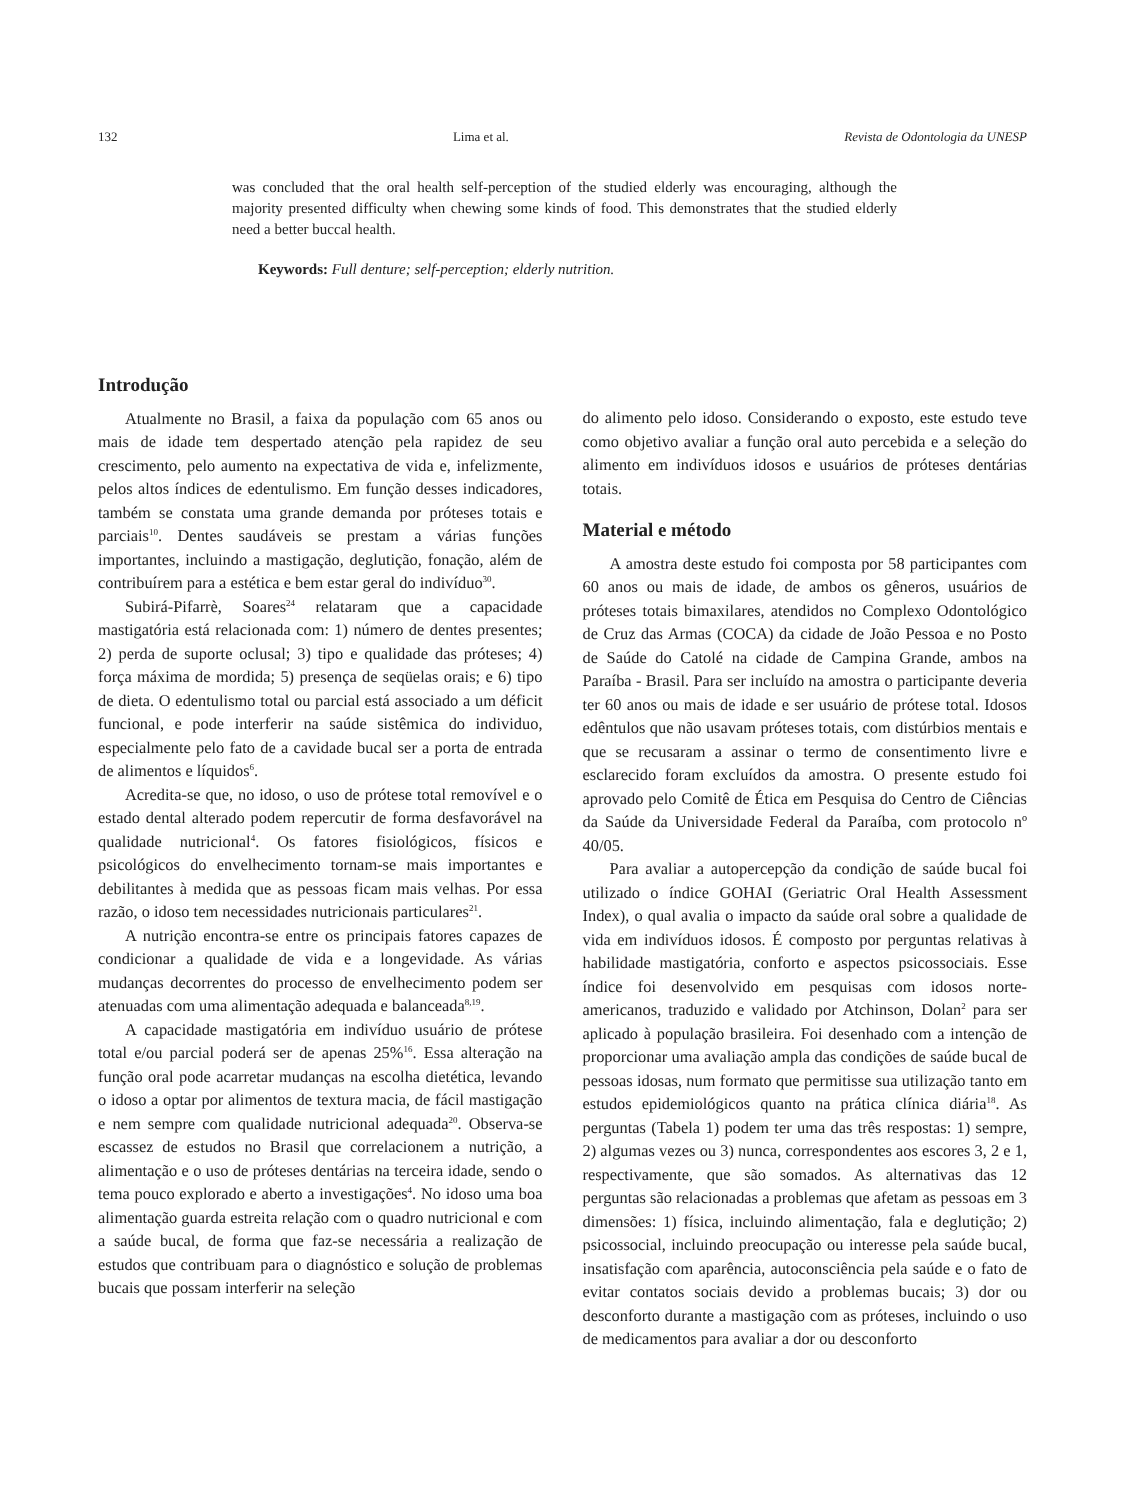132 Lima et al. Revista de Odontologia da UNESP
was concluded that the oral health self-perception of the studied elderly was encouraging, although the majority presented difficulty when chewing some kinds of food. This demonstrates that the studied elderly need a better buccal health.
Keywords: Full denture; self-perception; elderly nutrition.
Introdução
Atualmente no Brasil, a faixa da população com 65 anos ou mais de idade tem despertado atenção pela rapidez de seu crescimento, pelo aumento na expectativa de vida e, infelizmente, pelos altos índices de edentulismo. Em função desses indicadores, também se constata uma grande demanda por próteses totais e parciais<sup>10</sup>. Dentes saudáveis se prestam a várias funções importantes, incluindo a mastigação, deglutição, fonação, além de contribuírem para a estética e bem estar geral do indivíduo<sup>30</sup>.
Subirá-Pifarrè, Soares<sup>24</sup> relataram que a capacidade mastigatória está relacionada com: 1) número de dentes presentes; 2) perda de suporte oclusal; 3) tipo e qualidade das próteses; 4) força máxima de mordida; 5) presença de seqüelas orais; e 6) tipo de dieta. O edentulismo total ou parcial está associado a um déficit funcional, e pode interferir na saúde sistêmica do individuo, especialmente pelo fato de a cavidade bucal ser a porta de entrada de alimentos e líquidos<sup>6</sup>.
Acredita-se que, no idoso, o uso de prótese total removível e o estado dental alterado podem repercutir de forma desfavorável na qualidade nutricional<sup>4</sup>. Os fatores fisiológicos, físicos e psicológicos do envelhecimento tornam-se mais importantes e debilitantes à medida que as pessoas ficam mais velhas. Por essa razão, o idoso tem necessidades nutricionais particulares<sup>21</sup>.
A nutrição encontra-se entre os principais fatores capazes de condicionar a qualidade de vida e a longevidade. As várias mudanças decorrentes do processo de envelhecimento podem ser atenuadas com uma alimentação adequada e balanceada<sup>8,19</sup>.
A capacidade mastigatória em indivíduo usuário de prótese total e/ou parcial poderá ser de apenas 25%<sup>16</sup>. Essa alteração na função oral pode acarretar mudanças na escolha dietética, levando o idoso a optar por alimentos de textura macia, de fácil mastigação e nem sempre com qualidade nutricional adequada<sup>20</sup>. Observa-se escassez de estudos no Brasil que correlacionem a nutrição, a alimentação e o uso de próteses dentárias na terceira idade, sendo o tema pouco explorado e aberto a investigações<sup>4</sup>. No idoso uma boa alimentação guarda estreita relação com o quadro nutricional e com a saúde bucal, de forma que faz-se necessária a realização de estudos que contribuam para o diagnóstico e solução de problemas bucais que possam interferir na seleção
do alimento pelo idoso. Considerando o exposto, este estudo teve como objetivo avaliar a função oral auto percebida e a seleção do alimento em indivíduos idosos e usuários de próteses dentárias totais.
Material e método
A amostra deste estudo foi composta por 58 participantes com 60 anos ou mais de idade, de ambos os gêneros, usuários de próteses totais bimaxilares, atendidos no Complexo Odontológico de Cruz das Armas (COCA) da cidade de João Pessoa e no Posto de Saúde do Catolé na cidade de Campina Grande, ambos na Paraíba - Brasil. Para ser incluído na amostra o participante deveria ter 60 anos ou mais de idade e ser usuário de prótese total. Idosos edêntulos que não usavam próteses totais, com distúrbios mentais e que se recusaram a assinar o termo de consentimento livre e esclarecido foram excluídos da amostra. O presente estudo foi aprovado pelo Comitê de Ética em Pesquisa do Centro de Ciências da Saúde da Universidade Federal da Paraíba, com protocolo nº 40/05.
Para avaliar a autopercepção da condição de saúde bucal foi utilizado o índice GOHAI (Geriatric Oral Health Assessment Index), o qual avalia o impacto da saúde oral sobre a qualidade de vida em indivíduos idosos. É composto por perguntas relativas à habilidade mastigatória, conforto e aspectos psicossociais. Esse índice foi desenvolvido em pesquisas com idosos norte-americanos, traduzido e validado por Atchinson, Dolan<sup>2</sup> para ser aplicado à população brasileira. Foi desenhado com a intenção de proporcionar uma avaliação ampla das condições de saúde bucal de pessoas idosas, num formato que permitisse sua utilização tanto em estudos epidemiológicos quanto na prática clínica diária<sup>18</sup>. As perguntas (Tabela 1) podem ter uma das três respostas: 1) sempre, 2) algumas vezes ou 3) nunca, correspondentes aos escores 3, 2 e 1, respectivamente, que são somados. As alternativas das 12 perguntas são relacionadas a problemas que afetam as pessoas em 3 dimensões: 1) física, incluindo alimentação, fala e deglutição; 2) psicossocial, incluindo preocupação ou interesse pela saúde bucal, insatisfação com aparência, autoconsciência pela saúde e o fato de evitar contatos sociais devido a problemas bucais; 3) dor ou desconforto durante a mastigação com as próteses, incluindo o uso de medicamentos para avaliar a dor ou desconforto